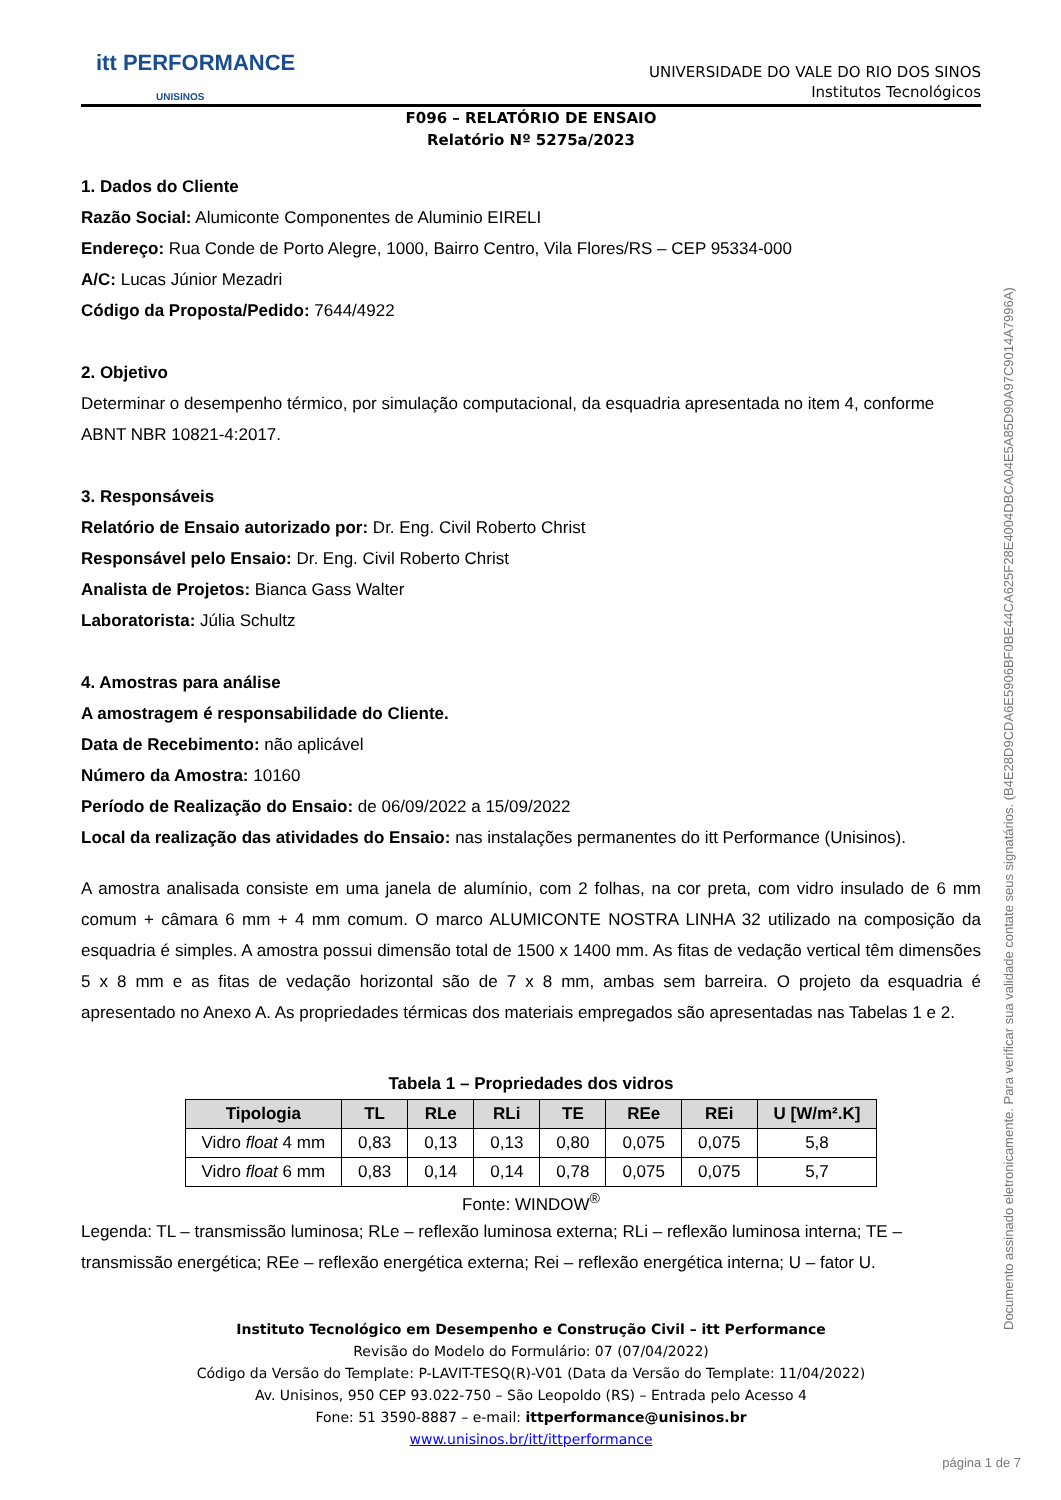itt PERFORMANCE
UNISINOS
UNIVERSIDADE DO VALE DO RIO DOS SINOS
Institutos Tecnológicos
F096 – RELATÓRIO DE ENSAIO
Relatório Nº 5275a/2023
1. Dados do Cliente
Razão Social: Alumiconte Componentes de Aluminio EIRELI
Endereço: Rua Conde de Porto Alegre, 1000, Bairro Centro, Vila Flores/RS – CEP 95334-000
A/C: Lucas Júnior Mezadri
Código da Proposta/Pedido: 7644/4922
2. Objetivo
Determinar o desempenho térmico, por simulação computacional, da esquadria apresentada no item 4, conforme ABNT NBR 10821-4:2017.
3. Responsáveis
Relatório de Ensaio autorizado por: Dr. Eng. Civil Roberto Christ
Responsável pelo Ensaio: Dr. Eng. Civil Roberto Christ
Analista de Projetos: Bianca Gass Walter
Laboratorista: Júlia Schultz
4. Amostras para análise
A amostragem é responsabilidade do Cliente.
Data de Recebimento: não aplicável
Número da Amostra: 10160
Período de Realização do Ensaio: de 06/09/2022 a 15/09/2022
Local da realização das atividades do Ensaio: nas instalações permanentes do itt Performance (Unisinos).
A amostra analisada consiste em uma janela de alumínio, com 2 folhas, na cor preta, com vidro insulado de 6 mm comum + câmara 6 mm + 4 mm comum. O marco ALUMICONTE NOSTRA LINHA 32 utilizado na composição da esquadria é simples. A amostra possui dimensão total de 1500 x 1400 mm. As fitas de vedação vertical têm dimensões 5 x 8 mm e as fitas de vedação horizontal são de 7 x 8 mm, ambas sem barreira. O projeto da esquadria é apresentado no Anexo A. As propriedades térmicas dos materiais empregados são apresentadas nas Tabelas 1 e 2.
Tabela 1 – Propriedades dos vidros
| Tipologia | TL | RLe | RLi | TE | REe | REi | U [W/m².K] |
| --- | --- | --- | --- | --- | --- | --- | --- |
| Vidro float 4 mm | 0,83 | 0,13 | 0,13 | 0,80 | 0,075 | 0,075 | 5,8 |
| Vidro float 6 mm | 0,83 | 0,14 | 0,14 | 0,78 | 0,075 | 0,075 | 5,7 |
Fonte: WINDOW<sup>®</sup>
Legenda: TL – transmissão luminosa; RLe – reflexão luminosa externa; RLi – reflexão luminosa interna; TE – transmissão energética; REe – reflexão energética externa; Rei – reflexão energética interna; U – fator U.
Instituto Tecnológico em Desempenho e Construção Civil – itt Performance
Revisão do Modelo do Formulário: 07 (07/04/2022)
Código da Versão do Template: P-LAVIT-TESQ(R)-V01 (Data da Versão do Template: 11/04/2022)
Av. Unisinos, 950 CEP 93.022-750 – São Leopoldo (RS) – Entrada pelo Acesso 4
Fone: 51 3590-8887 – e-mail: ittperformance@unisinos.br
www.unisinos.br/itt/ittperformance
Documento assinado eletronicamente. Para verificar sua validade contate seus signatários. (B4E28D9CDA6E5906BF0BE44CA625F28E4004DBCA04E5A85D90A97C9014A7996A)
página 1 de 7